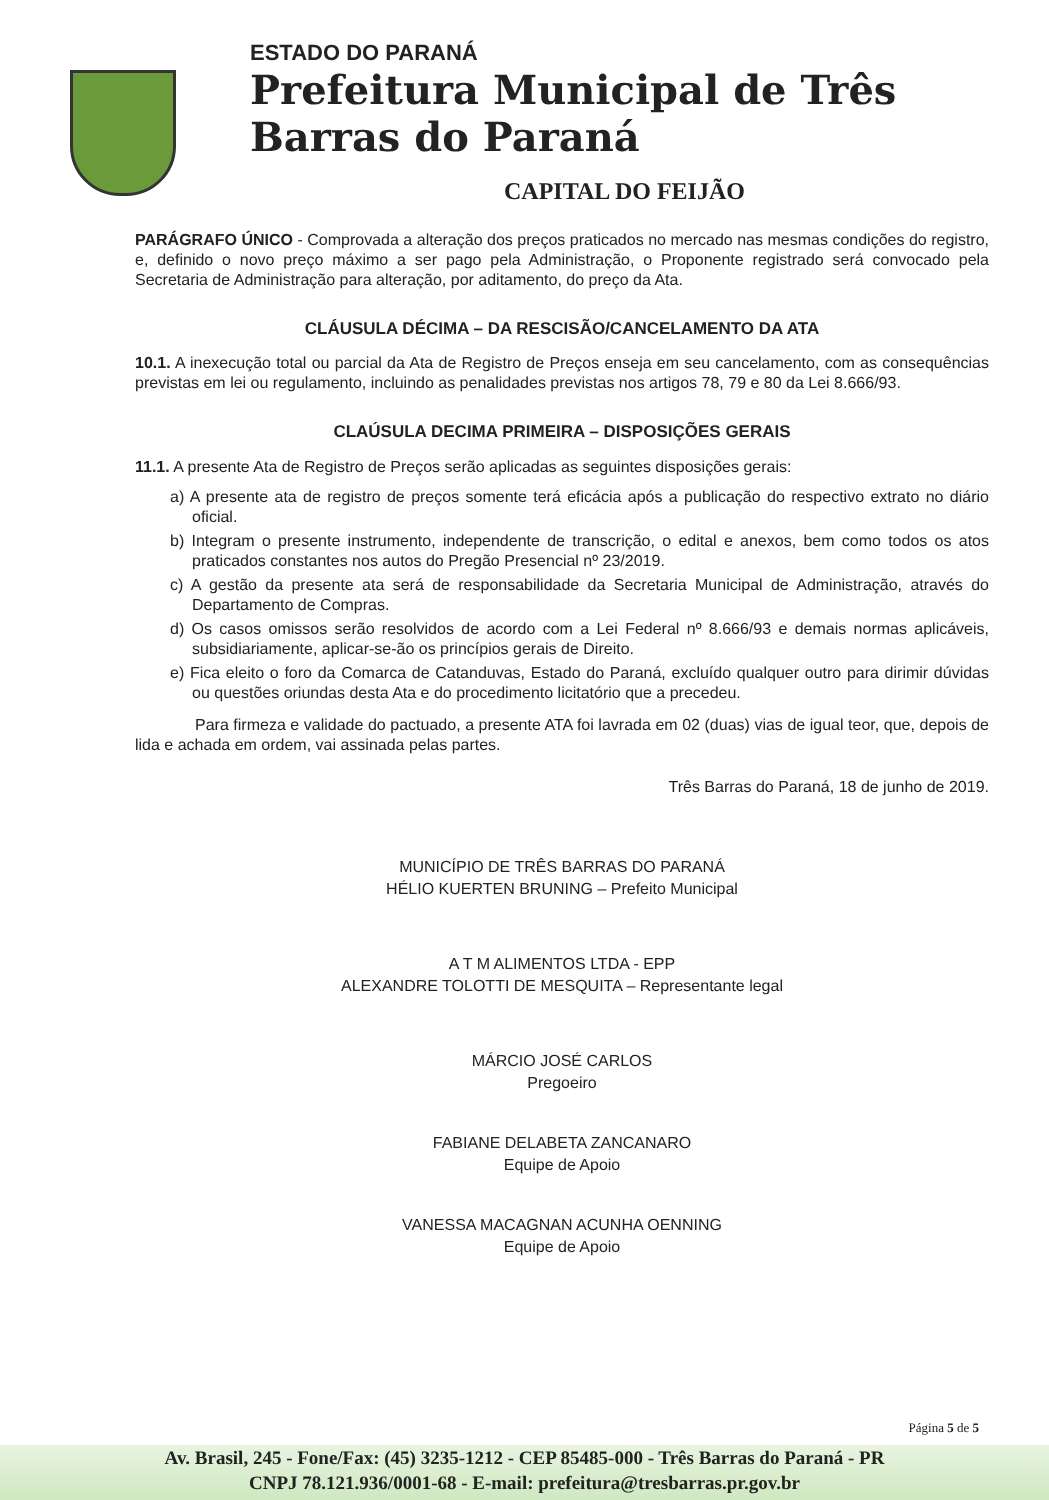ESTADO DO PARANÁ
Prefeitura Municipal de Três Barras do Paraná
CAPITAL DO FEIJÃO
PARÁGRAFO ÚNICO - Comprovada a alteração dos preços praticados no mercado nas mesmas condições do registro, e, definido o novo preço máximo a ser pago pela Administração, o Proponente registrado será convocado pela Secretaria de Administração para alteração, por aditamento, do preço da Ata.
CLÁUSULA DÉCIMA – DA RESCISÃO/CANCELAMENTO DA ATA
10.1. A inexecução total ou parcial da Ata de Registro de Preços enseja em seu cancelamento, com as consequências previstas em lei ou regulamento, incluindo as penalidades previstas nos artigos 78, 79 e 80 da Lei 8.666/93.
CLAÚSULA DECIMA PRIMEIRA – DISPOSIÇÕES GERAIS
11.1. A presente Ata de Registro de Preços serão aplicadas as seguintes disposições gerais:
a) A presente ata de registro de preços somente terá eficácia após a publicação do respectivo extrato no diário oficial.
b) Integram o presente instrumento, independente de transcrição, o edital e anexos, bem como todos os atos praticados constantes nos autos do Pregão Presencial nº 23/2019.
c) A gestão da presente ata será de responsabilidade da Secretaria Municipal de Administração, através do Departamento de Compras.
d) Os casos omissos serão resolvidos de acordo com a Lei Federal nº 8.666/93 e demais normas aplicáveis, subsidiariamente, aplicar-se-ão os princípios gerais de Direito.
e) Fica eleito o foro da Comarca de Catanduvas, Estado do Paraná, excluído qualquer outro para dirimir dúvidas ou questões oriundas desta Ata e do procedimento licitatório que a precedeu.
Para firmeza e validade do pactuado, a presente ATA foi lavrada em 02 (duas) vias de igual teor, que, depois de lida e achada em ordem, vai assinada pelas partes.
Três Barras do Paraná, 18 de junho de 2019.
MUNICÍPIO DE TRÊS BARRAS DO PARANÁ
HÉLIO KUERTEN BRUNING – Prefeito Municipal
A T M ALIMENTOS LTDA - EPP
ALEXANDRE TOLOTTI DE MESQUITA – Representante legal
MÁRCIO JOSÉ CARLOS
Pregoeiro
FABIANE DELABETA ZANCANARO
Equipe de Apoio
VANESSA MACAGNAN ACUNHA OENNING
Equipe de Apoio
Página 5 de 5
Av. Brasil, 245 - Fone/Fax: (45) 3235-1212 - CEP 85485-000 - Três Barras do Paraná - PR
CNPJ 78.121.936/0001-68 - E-mail: prefeitura@tresbarras.pr.gov.br